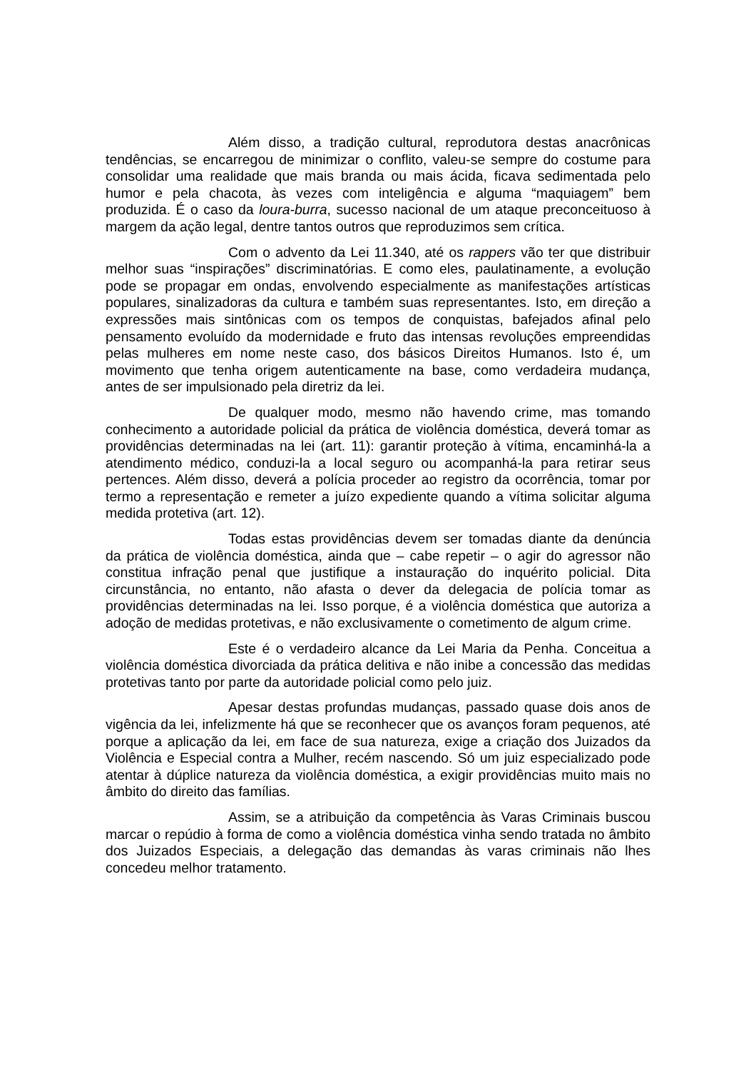Além disso, a tradição cultural, reprodutora destas anacrônicas tendências, se encarregou de minimizar o conflito, valeu-se sempre do costume para consolidar uma realidade que mais branda ou mais ácida, ficava sedimentada pelo humor e pela chacota, às vezes com inteligência e alguma “maquiagem” bem produzida. É o caso da loura-burra, sucesso nacional de um ataque preconceituoso à margem da ação legal, dentre tantos outros que reproduzimos sem crítica.
Com o advento da Lei 11.340, até os rappers vão ter que distribuir melhor suas “inspirações” discriminatórias. E como eles, paulatinamente, a evolução pode se propagar em ondas, envolvendo especialmente as manifestações artísticas populares, sinalizadoras da cultura e também suas representantes. Isto, em direção a expressões mais sintônicas com os tempos de conquistas, bafejados afinal pelo pensamento evoluído da modernidade e fruto das intensas revoluções empreendidas pelas mulheres em nome neste caso, dos básicos Direitos Humanos. Isto é, um movimento que tenha origem autenticamente na base, como verdadeira mudança, antes de ser impulsionado pela diretriz da lei.
De qualquer modo, mesmo não havendo crime, mas tomando conhecimento a autoridade policial da prática de violência doméstica, deverá tomar as providências determinadas na lei (art. 11): garantir proteção à vítima, encaminhá-la a atendimento médico, conduzi-la a local seguro ou acompanhá-la para retirar seus pertences. Além disso, deverá a polícia proceder ao registro da ocorrência, tomar por termo a representação e remeter a juízo expediente quando a vítima solicitar alguma medida protetiva (art. 12).
Todas estas providências devem ser tomadas diante da denúncia da prática de violência doméstica, ainda que – cabe repetir – o agir do agressor não constitua infração penal que justifique a instauração do inquérito policial. Dita circunstância, no entanto, não afasta o dever da delegacia de polícia tomar as providências determinadas na lei. Isso porque, é a violência doméstica que autoriza a adoção de medidas protetivas, e não exclusivamente o cometimento de algum crime.
Este é o verdadeiro alcance da Lei Maria da Penha. Conceitua a violência doméstica divorciada da prática delitiva e não inibe a concessão das medidas protetivas tanto por parte da autoridade policial como pelo juiz.
Apesar destas profundas mudanças, passado quase dois anos de vigência da lei, infelizmente há que se reconhecer que os avanços foram pequenos, até porque a aplicação da lei, em face de sua natureza, exige a criação dos Juizados da Violência e Especial contra a Mulher, recém nascendo. Só um juiz especializado pode atentar à dúplice natureza da violência doméstica, a exigir providências muito mais no âmbito do direito das famílias.
Assim, se a atribuição da competência às Varas Criminais buscou marcar o repúdio à forma de como a violência doméstica vinha sendo tratada no âmbito dos Juizados Especiais, a delegação das demandas às varas criminais não lhes concedeu melhor tratamento.